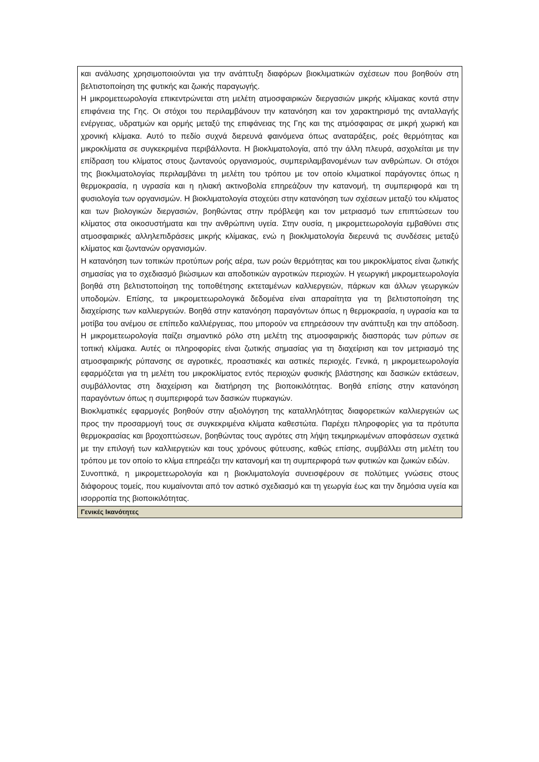| και ανάλυσης χρησιμοποιούνται για την ανάπτυξη διαφόρων βιοκλιματικών σχέσεων που βοηθούν στη βελτιστοποίηση της φυτικής και ζωικής παραγωγής. Η μικρομετεωρολογία επικεντρώνεται στη μελέτη ατμοσφαιρικών διεργασιών μικρής κλίμακας κοντά στην επιφάνεια της Γης. Οι στόχοι του περιλαμβάνουν την κατανόηση και τον χαρακτηρισμό της ανταλλαγής ενέργειας, υδρατμών και ορμής μεταξύ της επιφάνειας της Γης και της ατμόσφαιρας σε μικρή χωρική και χρονική κλίμακα. Αυτό το πεδίο συχνά διερευνά φαινόμενα όπως αναταράξεις, ροές θερμότητας και μικροκλίματα σε συγκεκριμένα περιβάλλοντα. Η βιοκλιματολογία, από την άλλη πλευρά, ασχολείται με την επίδραση του κλίματος στους ζωντανούς οργανισμούς, συμπεριλαμβανομένων των ανθρώπων. Οι στόχοι της βιοκλιματολογίας περιλαμβάνει τη μελέτη του τρόπου με τον οποίο κλιματικοί παράγοντες όπως η θερμοκρασία, η υγρασία και η ηλιακή ακτινοβολία επηρεάζουν την κατανομή, τη συμπεριφορά και τη φυσιολογία των οργανισμών. Η βιοκλιματολογία στοχεύει στην κατανόηση των σχέσεων μεταξύ του κλίματος και των βιολογικών διεργασιών, βοηθώντας στην πρόβλεψη και τον μετριασμό των επιπτώσεων του κλίματος στα οικοσυστήματα και την ανθρώπινη υγεία. Στην ουσία, η μικρομετεωρολογία εμβαθύνει στις ατμοσφαιρικές αλληλεπιδράσεις μικρής κλίμακας, ενώ η βιοκλιματολογία διερευνά τις συνδέσεις μεταξύ κλίματος και ζωντανών οργανισμών. Η κατανόηση των τοπικών προτύπων ροής αέρα, των ροών θερμότητας και του μικροκλίματος είναι ζωτικής σημασίας για το σχεδιασμό βιώσιμων και αποδοτικών αγροτικών περιοχών. Η γεωργική μικρομετεωρολογία βοηθά στη βελτιστοποίηση της τοποθέτησης εκτεταμένων καλλιεργειών, πάρκων και άλλων γεωργικών υποδομών. Επίσης, τα μικρομετεωρολογικά δεδομένα είναι απαραίτητα για τη βελτιστοποίηση της διαχείρισης των καλλιεργειών. Βοηθά στην κατανόηση παραγόντων όπως η θερμοκρασία, η υγρασία και τα μοτίβα του ανέμου σε επίπεδο καλλιέργειας, που μπορούν να επηρεάσουν την ανάπτυξη και την απόδοση. Η μικρομετεωρολογία παίζει σημαντικό ρόλο στη μελέτη της ατμοσφαιρικής διασποράς των ρύπων σε τοπική κλίμακα. Αυτές οι πληροφορίες είναι ζωτικής σημασίας για τη διαχείριση και τον μετριασμό της ατμοσφαιρικής ρύπανσης σε αγροτικές, προαστιακές και αστικές περιοχές. Γενικά, η μικρομετεωρολογία εφαρμόζεται για τη μελέτη του μικροκλίματος εντός περιοχών φυσικής βλάστησης και δασικών εκτάσεων, συμβάλλοντας στη διαχείριση και διατήρηση της βιοποικιλότητας. Βοηθά επίσης στην κατανόηση παραγόντων όπως η συμπεριφορά των δασικών πυρκαγιών. Βιοκλιματικές εφαρμογές βοηθούν στην αξιολόγηση της καταλληλότητας διαφορετικών καλλιεργειών ως προς την προσαρμογή τους σε συγκεκριμένα κλίματα καθεστώτα. Παρέχει πληροφορίες για τα πρότυπα θερμοκρασίας και βροχοπτώσεων, βοηθώντας τους αγρότες στη λήψη τεκμηριωμένων αποφάσεων σχετικά με την επιλογή των καλλιεργειών και τους χρόνους φύτευσης, καθώς επίσης, συμβάλλει στη μελέτη του τρόπου με τον οποίο το κλίμα επηρεάζει την κατανομή και τη συμπεριφορά των φυτικών και ζωικών ειδών. Συνοπτικά, η μικρομετεωρολογία και η βιοκλιματολογία συνεισφέρουν σε πολύτιμες γνώσεις στους διάφορους τομείς, που κυμαίνονται από τον αστικό σχεδιασμό και τη γεωργία έως και την δημόσια υγεία και ισορροπία της βιοποικιλότητας. |
| Γενικές Ικανότητες |